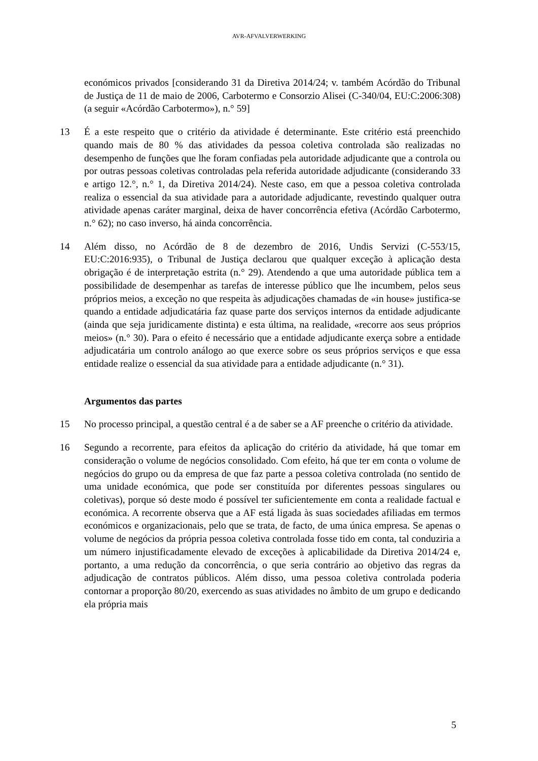AVR-AFVALVERWERKING
económicos privados [considerando 31 da Diretiva 2014/24; v. também Acórdão do Tribunal de Justiça de 11 de maio de 2006, Carbotermo e Consorzio Alisei (C-340/04, EU:C:2006:308) (a seguir «Acórdão Carbotermo»), n.° 59]
13 É a este respeito que o critério da atividade é determinante. Este critério está preenchido quando mais de 80 % das atividades da pessoa coletiva controlada são realizadas no desempenho de funções que lhe foram confiadas pela autoridade adjudicante que a controla ou por outras pessoas coletivas controladas pela referida autoridade adjudicante (considerando 33 e artigo 12.°, n.° 1, da Diretiva 2014/24). Neste caso, em que a pessoa coletiva controlada realiza o essencial da sua atividade para a autoridade adjudicante, revestindo qualquer outra atividade apenas caráter marginal, deixa de haver concorrência efetiva (Acórdão Carbotermo, n.° 62); no caso inverso, há ainda concorrência.
14 Além disso, no Acórdão de 8 de dezembro de 2016, Undis Servizi (C-553/15, EU:C:2016:935), o Tribunal de Justiça declarou que qualquer exceção à aplicação desta obrigação é de interpretação estrita (n.° 29). Atendendo a que uma autoridade pública tem a possibilidade de desempenhar as tarefas de interesse público que lhe incumbem, pelos seus próprios meios, a exceção no que respeita às adjudicações chamadas de «in house» justifica-se quando a entidade adjudicatária faz quase parte dos serviços internos da entidade adjudicante (ainda que seja juridicamente distinta) e esta última, na realidade, «recorre aos seus próprios meios» (n.° 30). Para o efeito é necessário que a entidade adjudicante exerça sobre a entidade adjudicatária um controlo análogo ao que exerce sobre os seus próprios serviços e que essa entidade realize o essencial da sua atividade para a entidade adjudicante (n.° 31).
Argumentos das partes
15 No processo principal, a questão central é a de saber se a AF preenche o critério da atividade.
16 Segundo a recorrente, para efeitos da aplicação do critério da atividade, há que tomar em consideração o volume de negócios consolidado. Com efeito, há que ter em conta o volume de negócios do grupo ou da empresa de que faz parte a pessoa coletiva controlada (no sentido de uma unidade económica, que pode ser constituída por diferentes pessoas singulares ou coletivas), porque só deste modo é possível ter suficientemente em conta a realidade factual e económica. A recorrente observa que a AF está ligada às suas sociedades afiliadas em termos económicos e organizacionais, pelo que se trata, de facto, de uma única empresa. Se apenas o volume de negócios da própria pessoa coletiva controlada fosse tido em conta, tal conduziria a um número injustificadamente elevado de exceções à aplicabilidade da Diretiva 2014/24 e, portanto, a uma redução da concorrência, o que seria contrário ao objetivo das regras da adjudicação de contratos públicos. Além disso, uma pessoa coletiva controlada poderia contornar a proporção 80/20, exercendo as suas atividades no âmbito de um grupo e dedicando ela própria mais
5